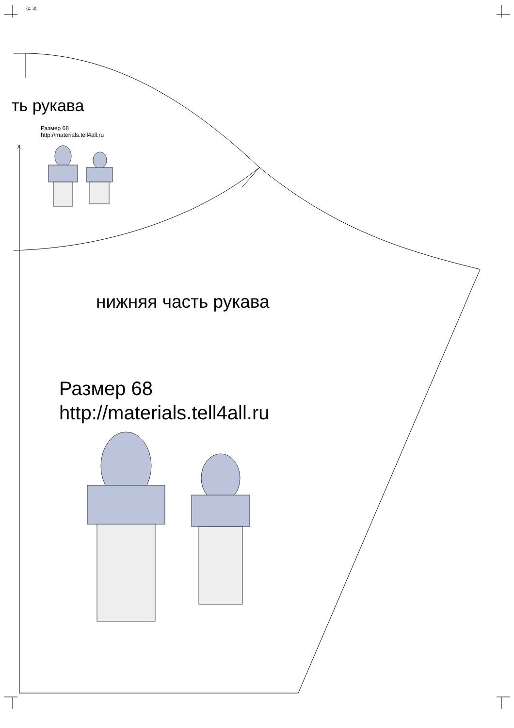(2, 3)
ть рукава
Размер 68
http://materials.tell4all.ru
нижняя часть рукава
Размер 68
http://materials.tell4all.ru